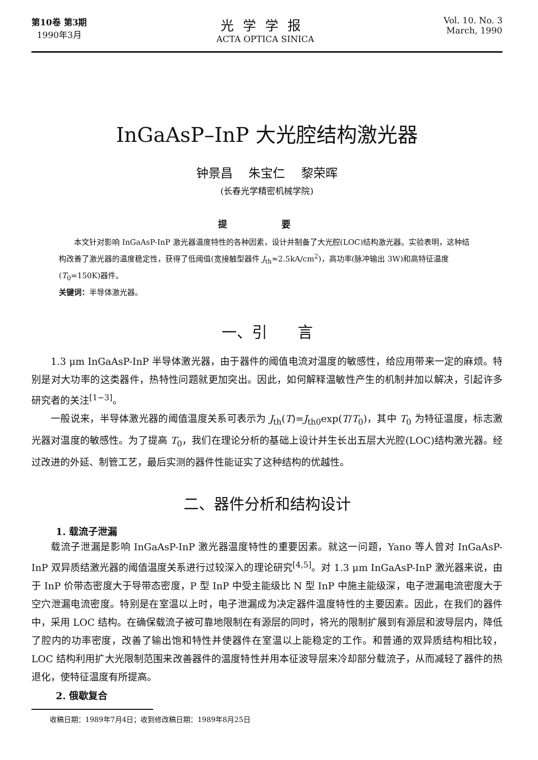第10卷 第3期
1990年3月
光学学报
ACTA OPTICA SINICA
Vol. 10. No. 3
March, 1990
InGaAsP–InP 大光腔结构激光器
钟景昌 朱宝仁 黎荣晖
(长春光学精密机械学院)
提 要
本文针对影响 InGaAsP-InP 激光器温度特性的各种因素，设计并制备了大光腔(LOC)结构激光器。实验表明，这种结构改善了激光器的温度稳定性，获得了低阈值(宽接触型器件 J<sub>th</sub>≈2.5kA/cm<sup>2</sup>)，高功率(脉冲输出 3W)和高特征温度(T<sub>0</sub>=150K)器件。
关键词：半导体激光器。
一、引　　言
1.3 μm InGaAsP-InP 半导体激光器，由于器件的阈值电流对温度的敏感性，给应用带来一定的麻烦。特别是对大功率的这类器件，热特性问题就更加突出。因此，如何解释温敏性产生的机制并加以解决，引起许多研究者的关注<sup>[1~3]</sup>。
一般说来，半导体激光器的阈值温度关系可表示为 J<sub>th</sub>(T)=J<sub>th0</sub>exp(T/T<sub>0</sub>)，其中 T<sub>0</sub> 为特征温度，标志激光器对温度的敏感性。为了提高 T<sub>0</sub>，我们在理论分析的基础上设计并生长出五层大光腔(LOC)结构激光器。经过改进的外延、制管工艺，最后实测的器件性能证实了这种结构的优越性。
二、器件分析和结构设计
1. 载流子泄漏
载流子泄漏是影响 InGaAsP-InP 激光器温度特性的重要因素。就这一问题，Yano 等人曾对 InGaAsP-InP 双异质结激光器的阈值温度关系进行过较深入的理论研究<sup>[4,5]</sup>。对 1.3 μm InGaAsP-InP 激光器来说，由于 InP 价带态密度大于导带态密度，P 型 InP 中受主能级比 N 型 InP 中施主能级深，电子泄漏电流密度大于空穴泄漏电流密度。特别是在室温以上时，电子泄漏成为决定器件温度特性的主要因素。因此，在我们的器件中，采用 LOC 结构。在确保载流子被可靠地限制在有源层的同时，将光的限制扩展到有源层和波导层内，降低了腔内的功率密度，改善了输出饱和特性并使器件在室温以上能稳定的工作。和普通的双异质结构相比较，LOC 结构利用扩大光限制范围来改善器件的温度特性并用本征波导层来冷却部分载流子，从而减轻了器件的热退化，使特征温度有所提高。
2. 俄歇复合
收稿日期：1989年7月4日；收到修改稿日期：1989年8月25日